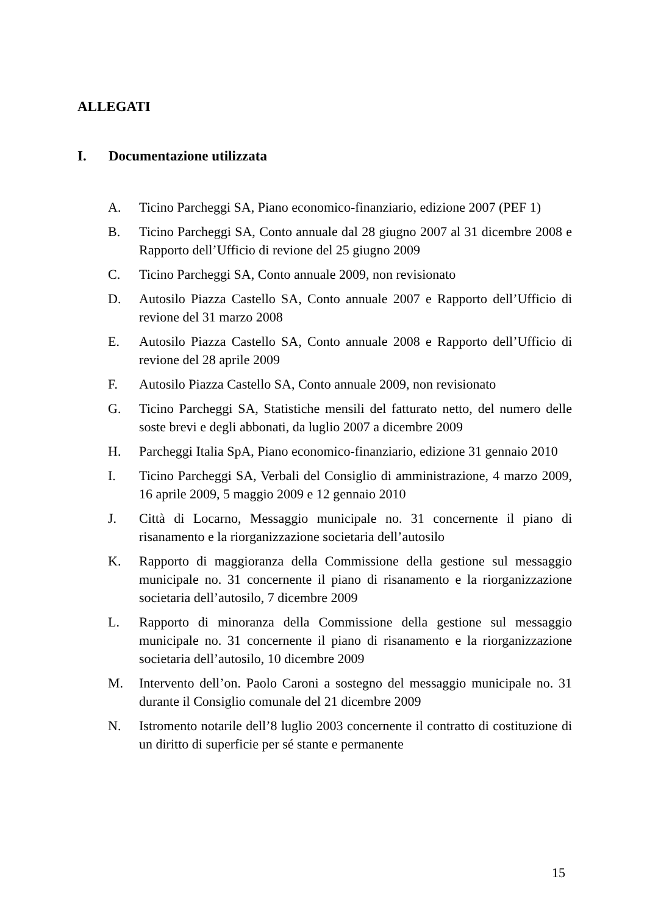ALLEGATI
I. Documentazione utilizzata
A. Ticino Parcheggi SA, Piano economico-finanziario, edizione 2007 (PEF 1)
B. Ticino Parcheggi SA, Conto annuale dal 28 giugno 2007 al 31 dicembre 2008 e Rapporto dell’Ufficio di revione del 25 giugno 2009
C. Ticino Parcheggi SA, Conto annuale 2009, non revisionato
D. Autosilo Piazza Castello SA, Conto annuale 2007 e Rapporto dell’Ufficio di revione del 31 marzo 2008
E. Autosilo Piazza Castello SA, Conto annuale 2008 e Rapporto dell’Ufficio di revione del 28 aprile 2009
F. Autosilo Piazza Castello SA, Conto annuale 2009, non revisionato
G. Ticino Parcheggi SA, Statistiche mensili del fatturato netto, del numero delle soste brevi e degli abbonati, da luglio 2007 a dicembre 2009
H. Parcheggi Italia SpA, Piano economico-finanziario, edizione 31 gennaio 2010
I. Ticino Parcheggi SA, Verbali del Consiglio di amministrazione, 4 marzo 2009, 16 aprile 2009, 5 maggio 2009 e 12 gennaio 2010
J. Città di Locarno, Messaggio municipale no. 31 concernente il piano di risanamento e la riorganizzazione societaria dell’autosilo
K. Rapporto di maggioranza della Commissione della gestione sul messaggio municipale no. 31 concernente il piano di risanamento e la riorganizzazione societaria dell’autosilo, 7 dicembre 2009
L. Rapporto di minoranza della Commissione della gestione sul messaggio municipale no. 31 concernente il piano di risanamento e la riorganizzazione societaria dell’autosilo, 10 dicembre 2009
M. Intervento dell’on. Paolo Caroni a sostegno del messaggio municipale no. 31 durante il Consiglio comunale del 21 dicembre 2009
N. Istromento notarile dell’8 luglio 2003 concernente il contratto di costituzione di un diritto di superficie per sé stante e permanente
15